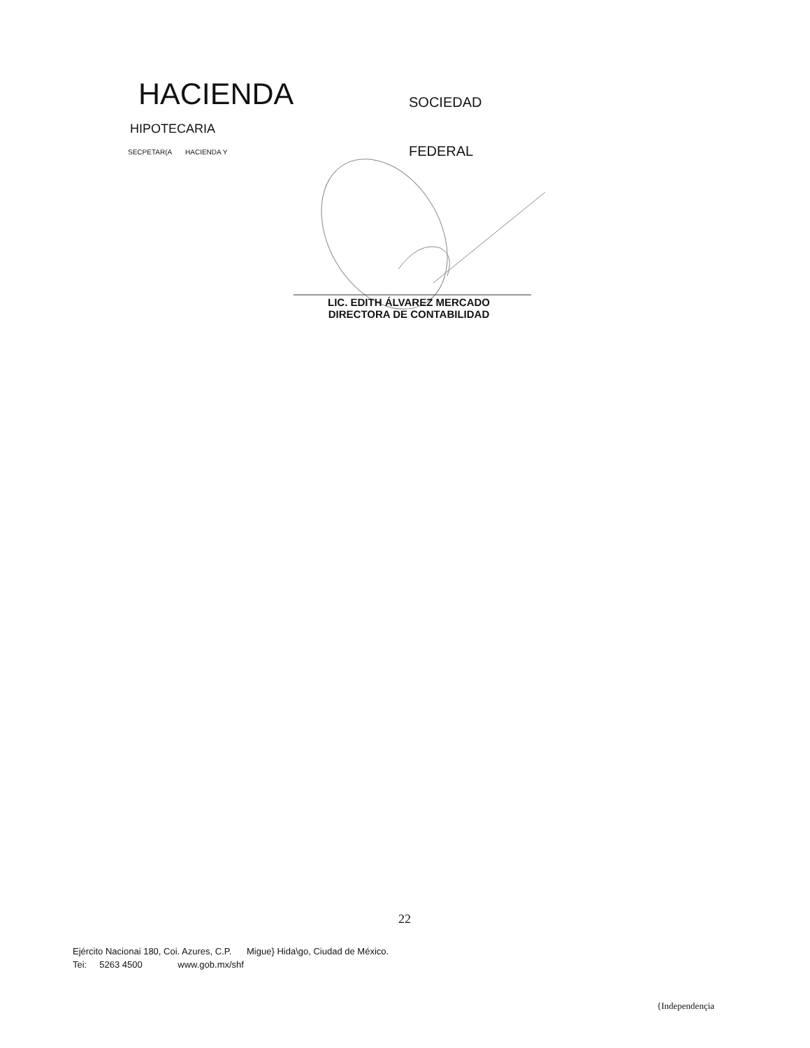HACIENDA SOCIEDAD
HIPOTECARIA
SECPETAR(A HACIENDA Y FEDERAL
LIC. EDITH ÁLVAREZ MERCADO
DIRECTORA DE CONTABILIDAD
22
Ejército Nacionai 180, Coi. Azures, C.P. Migue} Hida\go, Ciudad de México.
Tei: 5263 4500 www.gob.mx/shf
{Independençia